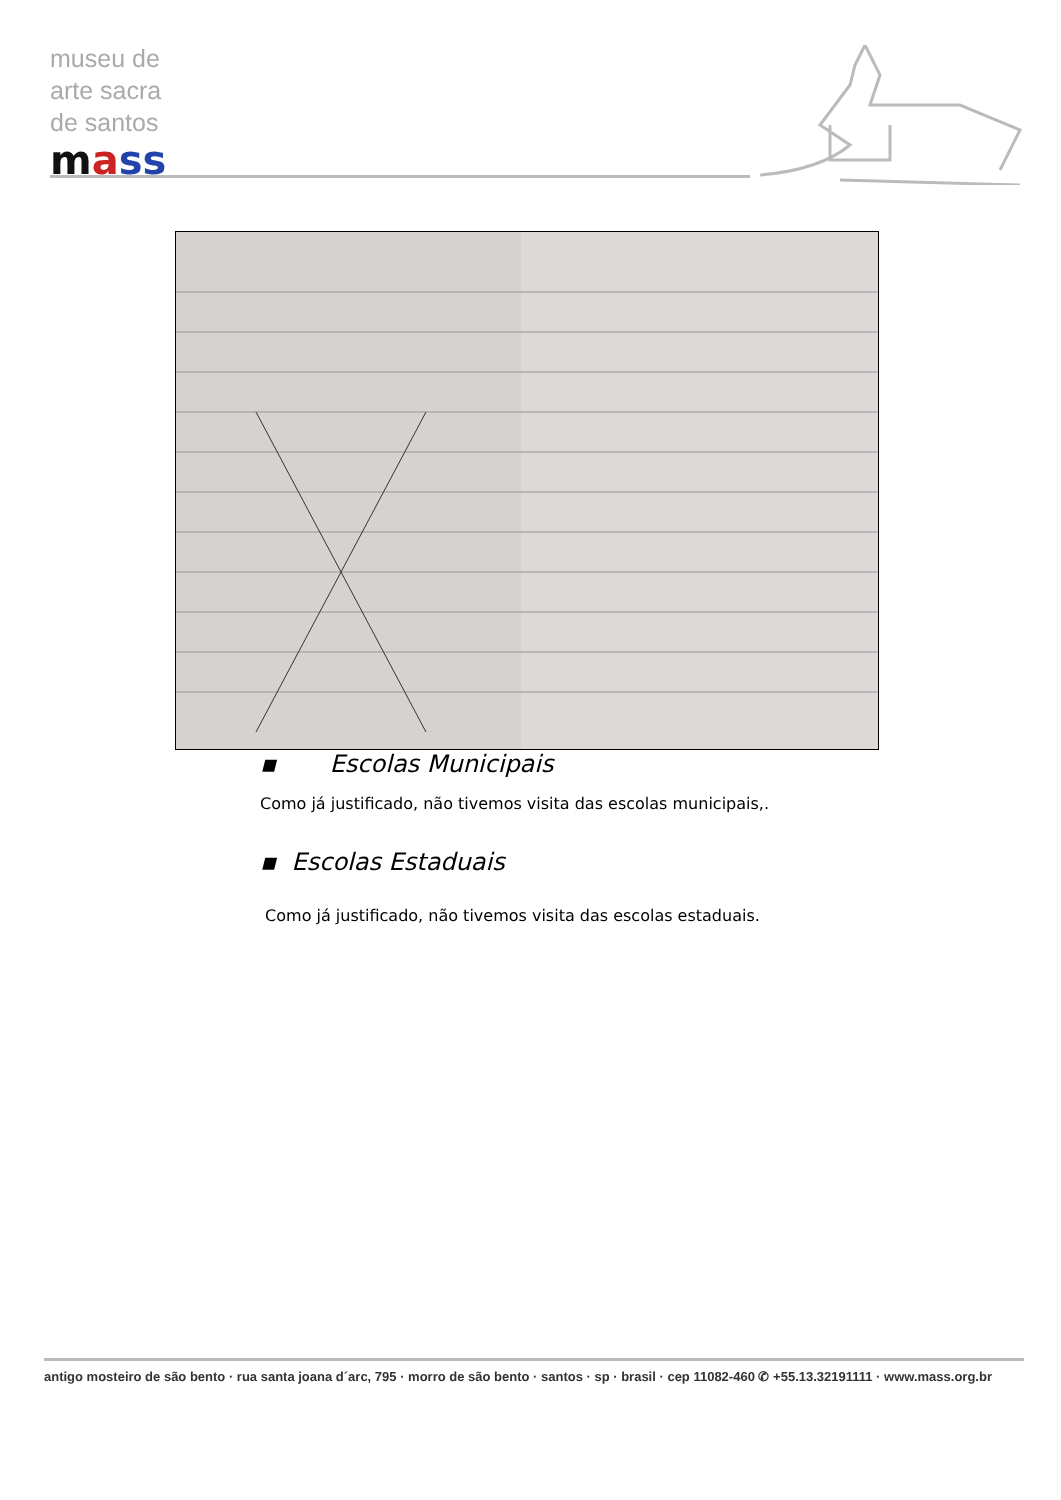museu de
arte sacra
de santos
mass
▪ Escolas Municipais
Como já justificado, não tivemos visita das escolas municipais,.
▪ Escolas Estaduais
Como já justificado, não tivemos visita das escolas estaduais.
antigo mosteiro de são bento · rua santa joana d´arc, 795 · morro de são bento · santos · sp · brasil · cep 11082-460 ✆ +55.13.32191111 · www.mass.org.br